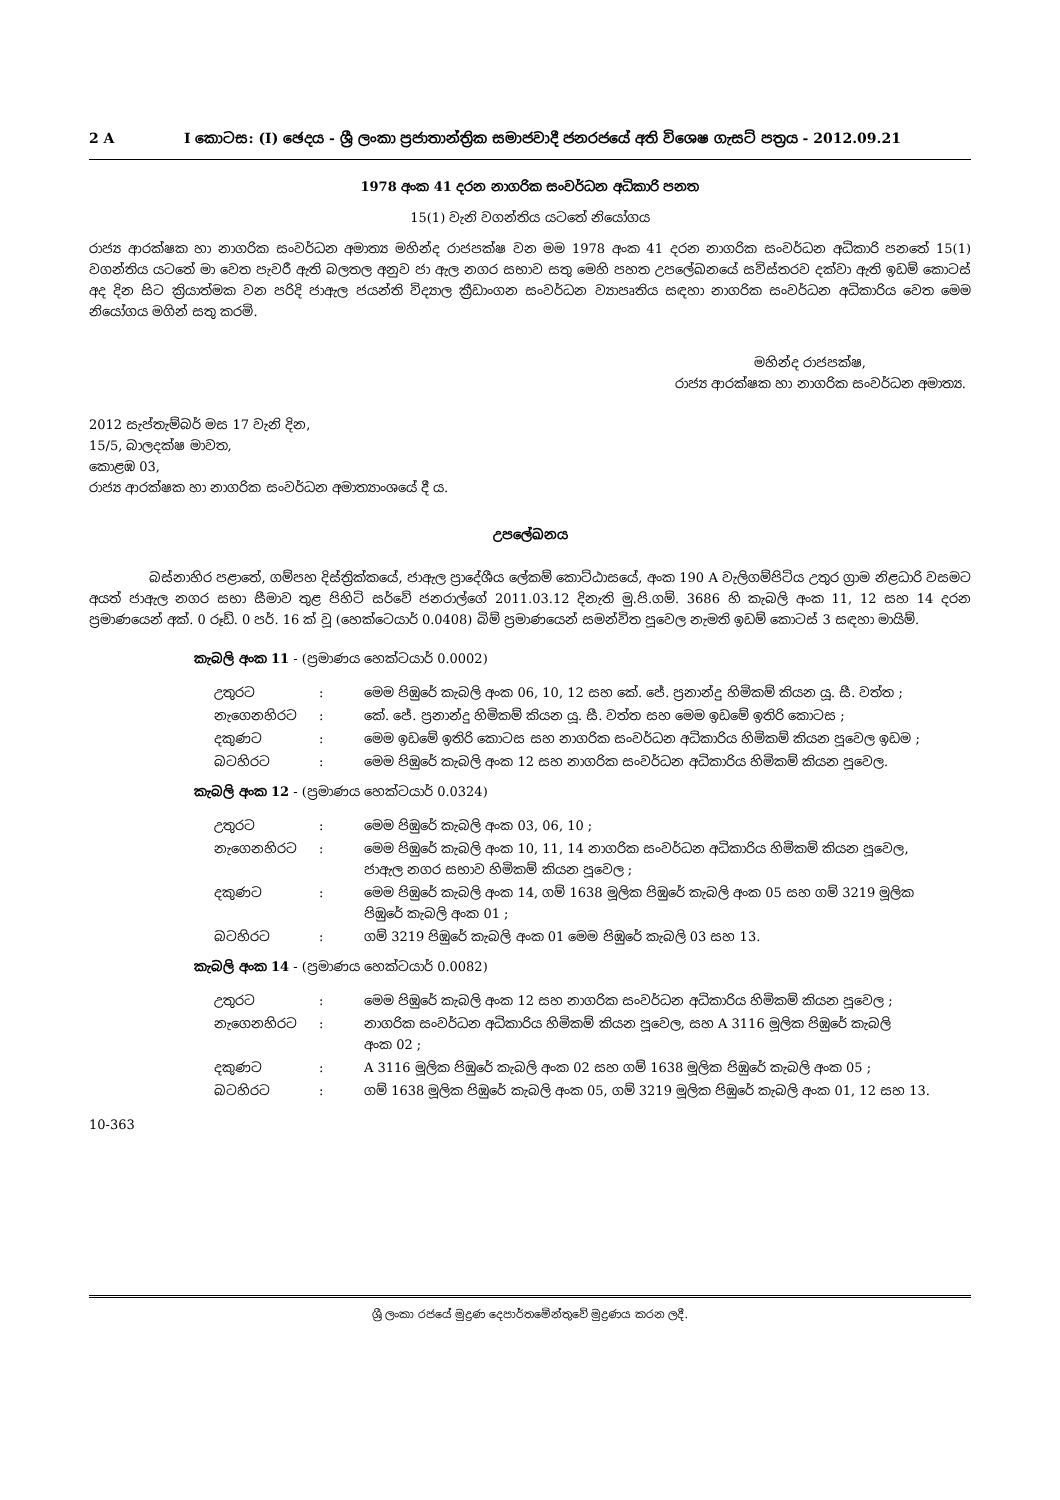2 A I කොටස: (I) ඡෙදය - ශ්‍රී ලංකා ප්‍රජාතාන්ත්‍රික සමාජවාදී ජනරජයේ අති විශෙෂ ගැසට් පත්‍රය - 2012.09.21
1978 අංක 41 දරන නාගරික සංවර්ධන අධිකාරි පනත
15(1) වැනි වගන්තිය යටතේ නියෝගය
රාජ්‍ය ආරක්ෂක හා නාගරික සංවර්ධන අමාත්‍ය මහින්ද රාජපක්ෂ වන මම 1978 අංක 41 දරන නාගරික සංවර්ධන අධිකාරි පනතේ 15(1) වගන්තිය යටතේ මා වෙත පැවරී ඇති බලතල අනුව ජා ඇල නගර සභාව සතු මෙහි පහත උපලේඛනයේ සවිස්තරව දක්වා ඇති ඉඩම් කොටස් අද දින සිට ක්‍රියාත්මක වන පරිදි ජාඇල ජයන්ති විද්‍යාල ක්‍රීඩාංගන සංවර්ධන ව්‍යාපෘතිය සඳහා නාගරික සංවර්ධන අධිකාරිය වෙත මෙම නියෝගය මගින් සතු කරමි.
මහින්ද රාජපක්ෂ,
රාජ්‍ය ආරක්ෂක හා නාගරික සංවර්ධන අමාත්‍ය.
2012 සැප්තැම්බර් මස 17 වැනි දින,
15/5, බාලදක්ෂ මාවත,
කොළඹ 03,
රාජ්‍ය ආරක්ෂක හා නාගරික සංවර්ධන අමාත්‍යාංශයේ දී ය.
උපලේඛනය
බස්නාහිර පළාතේ, ගම්පහ දිස්ත්‍රික්කයේ, ජාඇල ප්‍රාදේශීය ලේකම් කොට්ඨාසයේ, අංක 190 A වැලිගම්පිටිය උතුර ග්‍රාම නිළධාරි වසමට අයත් ජාඇල නගර සභා සීමාව තුළ පිහිටි සර්වේ ජනරාල්ගේ 2011.03.12 දිනැති මු.පි.ගම්. 3686 හි කැබලි අංක 11, 12 සහ 14 දරන ප්‍රමාණයෙන් අක්. 0 රූඩ්. 0 පර්. 16 ක් වූ (හෙක්ටෙයාර් 0.0408) බිම් ප්‍රමාණයෙන් සමන්විත පූවෙල නැමති ඉඩම් කොටස් 3 සඳහා මායිම්.
කැබලි අංක 11 - (ප්‍රමාණය හෙක්ටයාර් 0.0002)
| උතුරට | : | මෙම පිඹුරේ කැබලි අංක 06, 10, 12 සහ කේ. ජේ. ප්‍රනාන්දු හිමිකම් කියන යූ. සී. වත්ත ; |
| නැගෙනහිරට | : | කේ. ජේ. ප්‍රනාන්දු හිමිකම් කියන යූ. සී. වත්ත සහ මෙම ඉඩමේ ඉතිරි කොටස ; |
| දකුණට | : | මෙම ඉඩමේ ඉතිරි කොටස සහ නාගරික සංවර්ධන අධිකාරිය හිමිකම් කියන පූවෙල ඉඩම ; |
| බටහිරට | : | මෙම පිඹුරේ කැබලි අංක 12 සහ නාගරික සංවර්ධන අධිකාරිය හිමිකම් කියන පූවෙල. |
කැබලි අංක 12 - (ප්‍රමාණය හෙක්ටයාර් 0.0324)
| උතුරට | : | මෙම පිඹුරේ කැබලි අංක 03, 06, 10 ; |
| නැගෙනහිරට | : | මෙම පිඹුරේ කැබලි අංක 10, 11, 14 නාගරික සංවර්ධන අධිකාරිය හිමිකම් කියන පූවෙල, ජාඇල නගර සභාව හිමිකම් කියන පූවෙල ; |
| දකුණට | : | මෙම පිඹුරේ කැබලි අංක 14, ගම් 1638 මූලික පිඹුරේ කැබලි අංක 05 සහ ගම් 3219 මූලික පිඹුරේ කැබලි අංක 01 ; |
| බටහිරට | : | ගම් 3219 පිඹුරේ කැබලි අංක 01 මෙම පිඹුරේ කැබලි 03 සහ 13. |
කැබලි අංක 14 - (ප්‍රමාණය හෙක්ටයාර් 0.0082)
| උතුරට | : | මෙම පිඹුරේ කැබලි අංක 12 සහ නාගරික සංවර්ධන අධිකාරිය හිමිකම් කියන පූවෙල ; |
| නැගෙනහිරට | : | නාගරික සංවර්ධන අධිකාරිය හිමිකම් කියන පූවෙල, සහ A 3116 මූලික පිඹුරේ කැබලි අංක 02 ; |
| දකුණට | : | A 3116 මූලික පිඹුරේ කැබලි අංක 02 සහ ගම් 1638 මූලික පිඹුරේ කැබලි අංක 05 ; |
| බටහිරට | : | ගම් 1638 මූලික පිඹුරේ කැබලි අංක 05, ගම් 3219 මූලික පිඹුරේ කැබලි අංක 01, 12 සහ 13. |
10-363
ශ්‍රී ලංකා රජයේ මුද්‍රණ දෙපාර්තමේන්තුවේ මුද්‍රණය කරන ලදී.